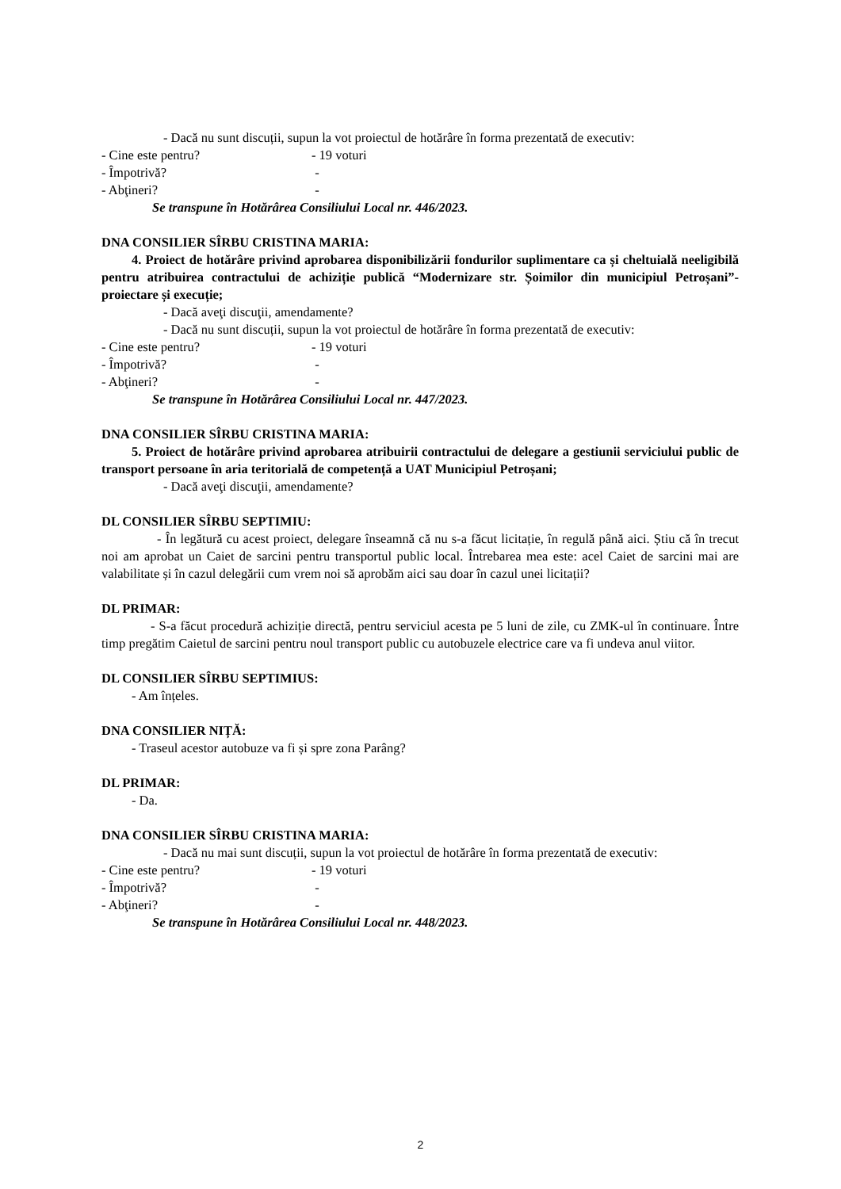- Dacă nu sunt discuții, supun la vot proiectul de hotărâre în forma prezentată de executiv:
- Cine este pentru? - 19 voturi
- Împotrivă? -
- Abţineri? -
Se transpune în Hotărârea Consiliului Local nr. 446/2023.
DNA CONSILIER SÎRBU CRISTINA MARIA:
4. Proiect de hotărâre privind aprobarea disponibilizării fondurilor suplimentare ca și cheltuială neeligibilă pentru atribuirea contractului de achiziție publică “Modernizare str. Șoimilor din municipiul Petroșani”- proiectare și execuție;
- Dacă aveţi discuţii, amendamente?
- Dacă nu sunt discuții, supun la vot proiectul de hotărâre în forma prezentată de executiv:
- Cine este pentru? - 19 voturi
- Împotrivă? -
- Abţineri? -
Se transpune în Hotărârea Consiliului Local nr. 447/2023.
DNA CONSILIER SÎRBU CRISTINA MARIA:
5. Proiect de hotărâre privind aprobarea atribuirii contractului de delegare a gestiunii serviciului public de transport persoane în aria teritorială de competență a UAT Municipiul Petroșani;
- Dacă aveţi discuţii, amendamente?
DL CONSILIER SÎRBU SEPTIMIU:
- În legătură cu acest proiect, delegare înseamnă că nu s-a făcut licitație, în regulă până aici. Știu că în trecut noi am aprobat un Caiet de sarcini pentru transportul public local. Întrebarea mea este: acel Caiet de sarcini mai are valabilitate și în cazul delegării cum vrem noi să aprobăm aici sau doar în cazul unei licitații?
DL PRIMAR:
- S-a făcut procedură achiziție directă, pentru serviciul acesta pe 5 luni de zile, cu ZMK-ul în continuare. Între timp pregătim Caietul de sarcini pentru noul transport public cu autobuzele electrice care va fi undeva anul viitor.
DL CONSILIER SÎRBU SEPTIMIUS:
- Am înțeles.
DNA CONSILIER NIȚĂ:
- Traseul acestor autobuze va fi și spre zona Parâng?
DL PRIMAR:
- Da.
DNA CONSILIER SÎRBU CRISTINA MARIA:
- Dacă nu mai sunt discuții, supun la vot proiectul de hotărâre în forma prezentată de executiv:
- Cine este pentru? - 19 voturi
- Împotrivă? -
- Abţineri? -
Se transpune în Hotărârea Consiliului Local nr. 448/2023.
2